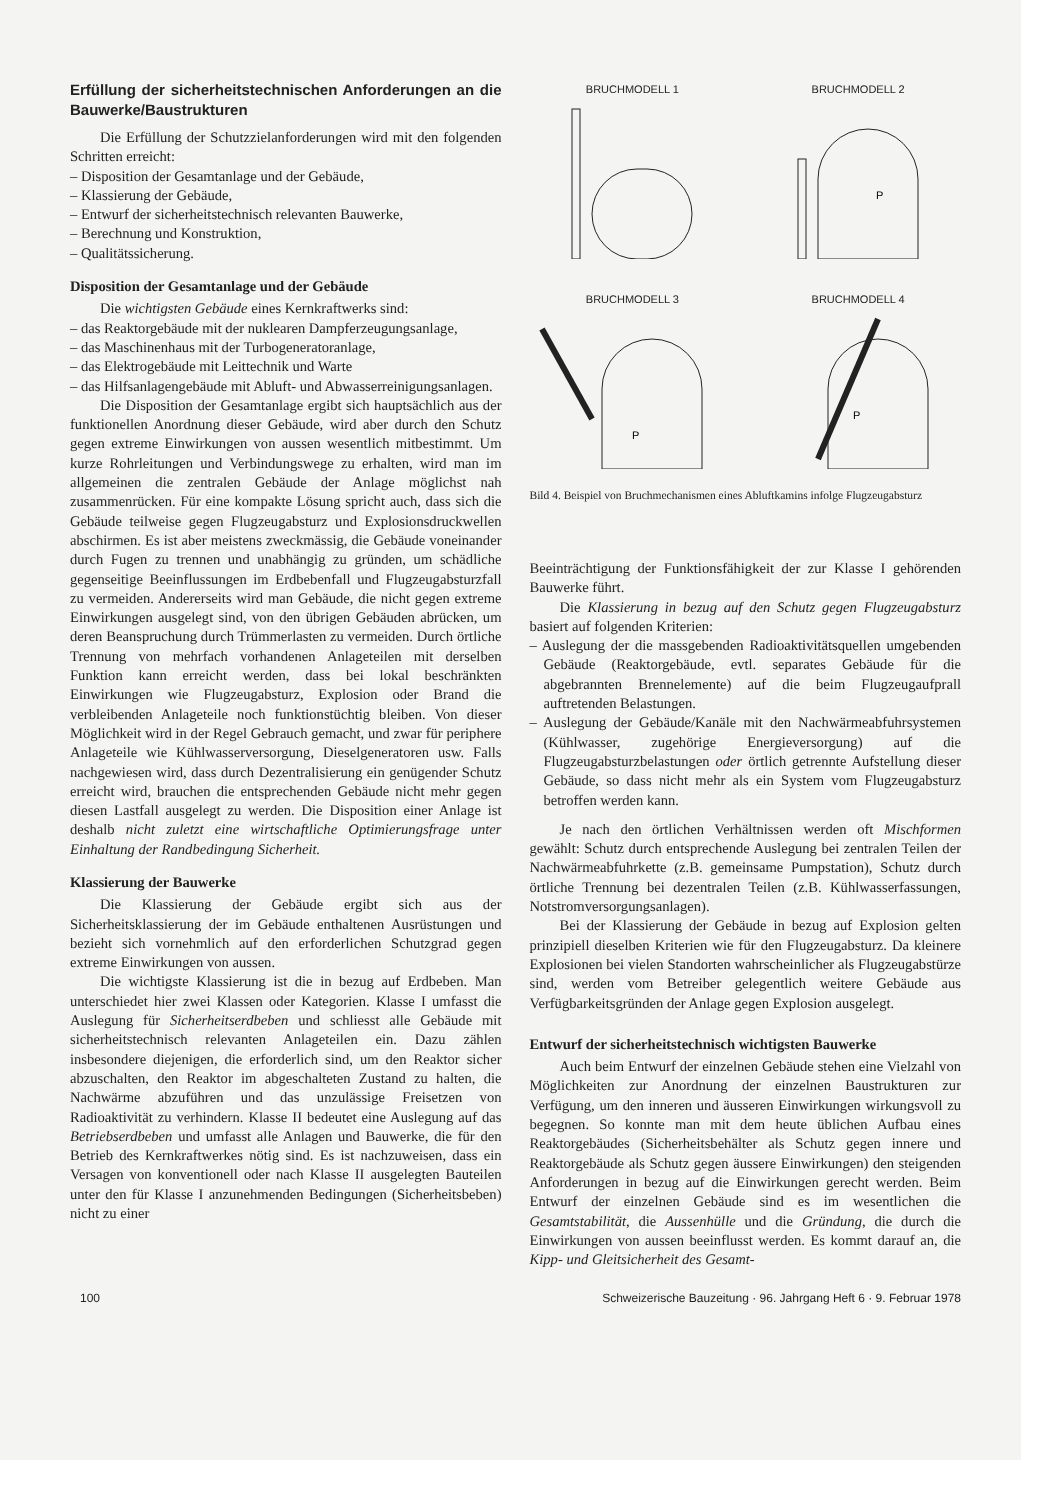Erfüllung der sicherheitstechnischen Anforderungen an die Bauwerke/Baustrukturen
Die Erfüllung der Schutzzielanforderungen wird mit den folgenden Schritten erreicht:
– Disposition der Gesamtanlage und der Gebäude,
– Klassierung der Gebäude,
– Entwurf der sicherheitstechnisch relevanten Bauwerke,
– Berechnung und Konstruktion,
– Qualitätssicherung.
Disposition der Gesamtanlage und der Gebäude
Die wichtigsten Gebäude eines Kernkraftwerks sind:
– das Reaktorgebäude mit der nuklearen Dampferzeugungsanlage,
– das Maschinenhaus mit der Turbogeneratoranlage,
– das Elektrogebäude mit Leittechnik und Warte
– das Hilfsanlagengebäude mit Abluft- und Abwasserreinigungsanlagen.
Die Disposition der Gesamtanlage ergibt sich hauptsächlich aus der funktionellen Anordnung dieser Gebäude, wird aber durch den Schutz gegen extreme Einwirkungen von aussen wesentlich mitbestimmt. Um kurze Rohrleitungen und Verbindungswege zu erhalten, wird man im allgemeinen die zentralen Gebäude der Anlage möglichst nah zusammenrücken. Für eine kompakte Lösung spricht auch, dass sich die Gebäude teilweise gegen Flugzeugabsturz und Explosionsdruckwellen abschirmen. Es ist aber meistens zweckmässig, die Gebäude voneinander durch Fugen zu trennen und unabhängig zu gründen, um schädliche gegenseitige Beeinflussungen im Erdbebenfall und Flugzeugabsturzfall zu vermeiden. Andererseits wird man Gebäude, die nicht gegen extreme Einwirkungen ausgelegt sind, von den übrigen Gebäuden abrücken, um deren Beanspruchung durch Trümmerlasten zu vermeiden. Durch örtliche Trennung von mehrfach vorhandenen Anlageteilen mit derselben Funktion kann erreicht werden, dass bei lokal beschränkten Einwirkungen wie Flugzeugabsturz, Explosion oder Brand die verbleibenden Anlageteile noch funktionstüchtig bleiben. Von dieser Möglichkeit wird in der Regel Gebrauch gemacht, und zwar für periphere Anlageteile wie Kühlwasserversorgung, Dieselgeneratoren usw. Falls nachgewiesen wird, dass durch Dezentralisierung ein genügender Schutz erreicht wird, brauchen die entsprechenden Gebäude nicht mehr gegen diesen Lastfall ausgelegt zu werden. Die Disposition einer Anlage ist deshalb nicht zuletzt eine wirtschaftliche Optimierungsfrage unter Einhaltung der Randbedingung Sicherheit.
Klassierung der Bauwerke
Die Klassierung der Gebäude ergibt sich aus der Sicherheitsklassierung der im Gebäude enthaltenen Ausrüstungen und bezieht sich vornehmlich auf den erforderlichen Schutzgrad gegen extreme Einwirkungen von aussen.
Die wichtigste Klassierung ist die in bezug auf Erdbeben. Man unterschiedet hier zwei Klassen oder Kategorien. Klasse I umfasst die Auslegung für Sicherheitserdbeben und schliesst alle Gebäude mit sicherheitstechnisch relevanten Anlageteilen ein. Dazu zählen insbesondere diejenigen, die erforderlich sind, um den Reaktor sicher abzuschalten, den Reaktor im abgeschalteten Zustand zu halten, die Nachwärme abzuführen und das unzulässige Freisetzen von Radioaktivität zu verhindern. Klasse II bedeutet eine Auslegung auf das Betriebserdbeben und umfasst alle Anlagen und Bauwerke, die für den Betrieb des Kernkraftwerkes nötig sind. Es ist nachzuweisen, dass ein Versagen von konventionell oder nach Klasse II ausgelegten Bauteilen unter den für Klasse I anzunehmenden Bedingungen (Sicherheitsbeben) nicht zu einer
BRUCHMODELL 1
BRUCHMODELL 2
P
BRUCHMODELL 3
P
BRUCHMODELL 4
P
Bild 4. Beispiel von Bruchmechanismen eines Abluftkamins infolge Flugzeugabsturz
Beeinträchtigung der Funktionsfähigkeit der zur Klasse I gehörenden Bauwerke führt.
Die Klassierung in bezug auf den Schutz gegen Flugzeugabsturz basiert auf folgenden Kriterien:
– Auslegung der die massgebenden Radioaktivitätsquellen umgebenden Gebäude (Reaktorgebäude, evtl. separates Gebäude für die abgebrannten Brennelemente) auf die beim Flugzeugaufprall auftretenden Belastungen.
– Auslegung der Gebäude/Kanäle mit den Nachwärmeabfuhrsystemen (Kühlwasser, zugehörige Energieversorgung) auf die Flugzeugabsturzbelastungen oder örtlich getrennte Aufstellung dieser Gebäude, so dass nicht mehr als ein System vom Flugzeugabsturz betroffen werden kann.
Je nach den örtlichen Verhältnissen werden oft Mischformen gewählt: Schutz durch entsprechende Auslegung bei zentralen Teilen der Nachwärmeabfuhrkette (z.B. gemeinsame Pumpstation), Schutz durch örtliche Trennung bei dezentralen Teilen (z.B. Kühlwasserfassungen, Notstromversorgungsanlagen).
Bei der Klassierung der Gebäude in bezug auf Explosion gelten prinzipiell dieselben Kriterien wie für den Flugzeugabsturz. Da kleinere Explosionen bei vielen Standorten wahrscheinlicher als Flugzeugabstürze sind, werden vom Betreiber gelegentlich weitere Gebäude aus Verfügbarkeitsgründen der Anlage gegen Explosion ausgelegt.
Entwurf der sicherheitstechnisch wichtigsten Bauwerke
Auch beim Entwurf der einzelnen Gebäude stehen eine Vielzahl von Möglichkeiten zur Anordnung der einzelnen Baustrukturen zur Verfügung, um den inneren und äusseren Einwirkungen wirkungsvoll zu begegnen. So konnte man mit dem heute üblichen Aufbau eines Reaktorgebäudes (Sicherheitsbehälter als Schutz gegen innere und Reaktorgebäude als Schutz gegen äussere Einwirkungen) den steigenden Anforderungen in bezug auf die Einwirkungen gerecht werden. Beim Entwurf der einzelnen Gebäude sind es im wesentlichen die Gesamtstabilität, die Aussenhülle und die Gründung, die durch die Einwirkungen von aussen beeinflusst werden. Es kommt darauf an, die Kipp- und Gleitsicherheit des Gesamt-
100 Schweizerische Bauzeitung · 96. Jahrgang Heft 6 · 9. Februar 1978